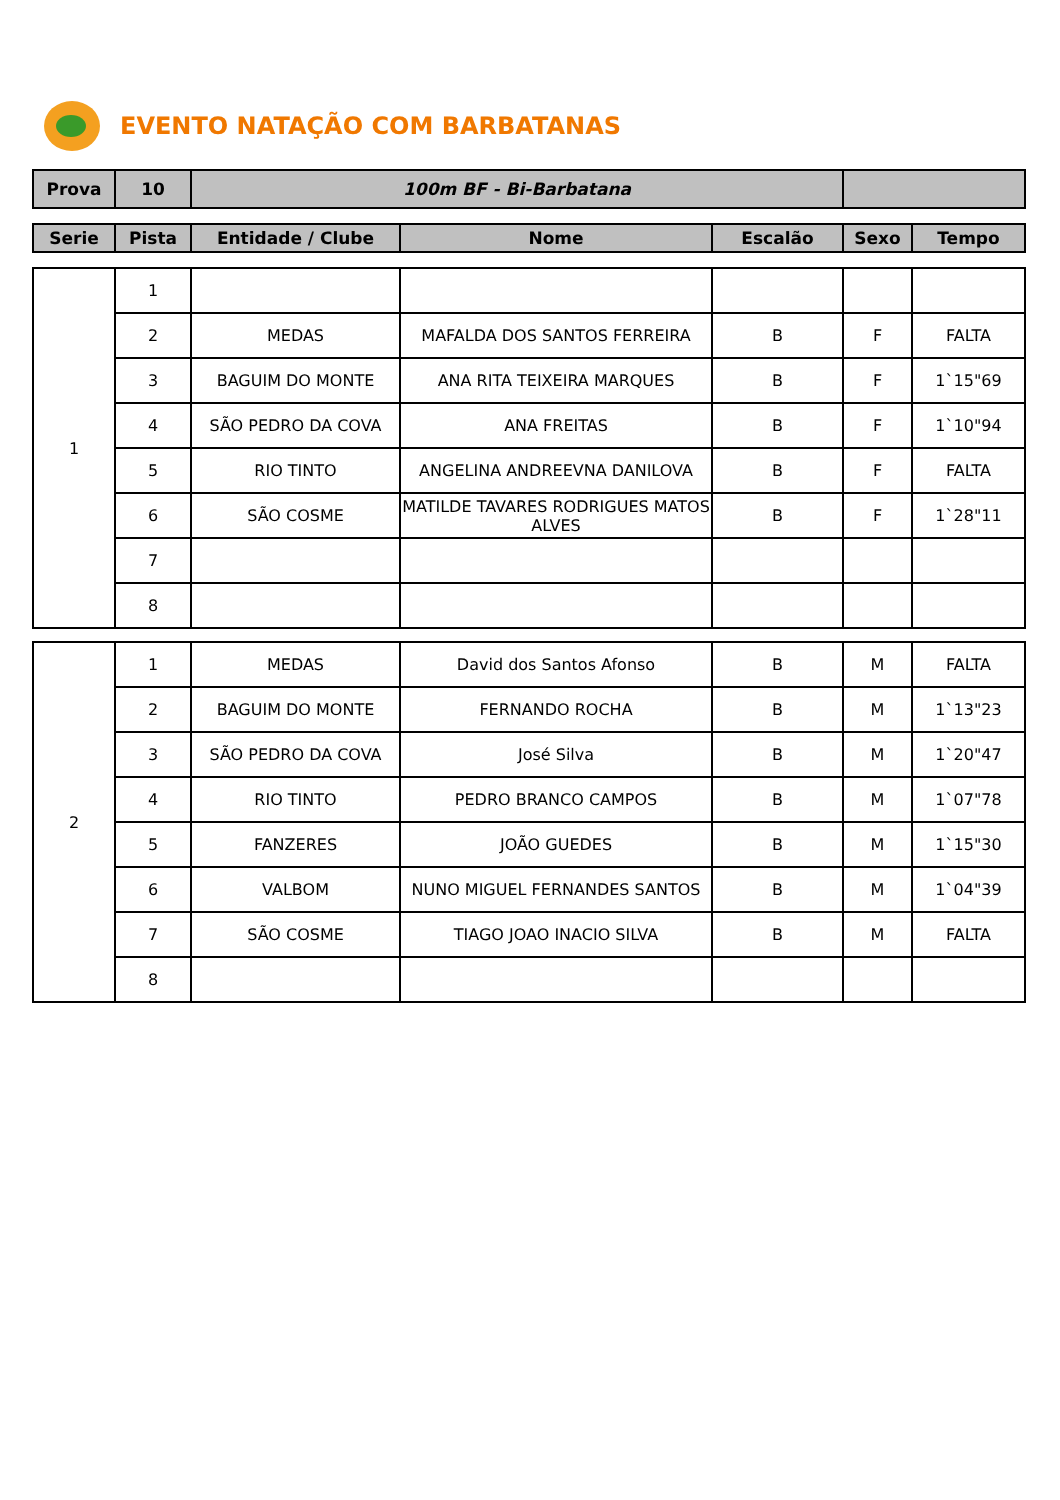EVENTO NATAÇÃO COM BARBATANAS
| Prova | 10 | 100m BF - Bi-Barbatana | |
| Serie | Pista | Entidade / Clube | Nome | Escalão | Sexo | Tempo |
| --- | --- | --- | --- | --- | --- | --- |
| 1 | 1 | | | | | |
| | 2 | MEDAS | MAFALDA DOS SANTOS FERREIRA | B | F | FALTA |
| | 3 | BAGUIM DO MONTE | ANA RITA TEIXEIRA MARQUES | B | F | 1`15"69 |
| | 4 | SÃO PEDRO DA COVA | ANA FREITAS | B | F | 1`10"94 |
| | 5 | RIO TINTO | ANGELINA ANDREEVNA DANILOVA | B | F | FALTA |
| | 6 | SÃO COSME | MATILDE TAVARES RODRIGUES MATOS ALVES | B | F | 1`28"11 |
| | 7 | | | | | |
| | 8 | | | | | |
| 2 | 1 | MEDAS | David dos Santos Afonso | B | M | FALTA |
| | 2 | BAGUIM DO MONTE | FERNANDO ROCHA | B | M | 1`13"23 |
| | 3 | SÃO PEDRO DA COVA | José Silva | B | M | 1`20"47 |
| | 4 | RIO TINTO | PEDRO BRANCO CAMPOS | B | M | 1`07"78 |
| | 5 | FANZERES | JOÃO GUEDES | B | M | 1`15"30 |
| | 6 | VALBOM | NUNO MIGUEL FERNANDES SANTOS | B | M | 1`04"39 |
| | 7 | SÃO COSME | TIAGO JOAO INACIO SILVA | B | M | FALTA |
| | 8 | | | | | |